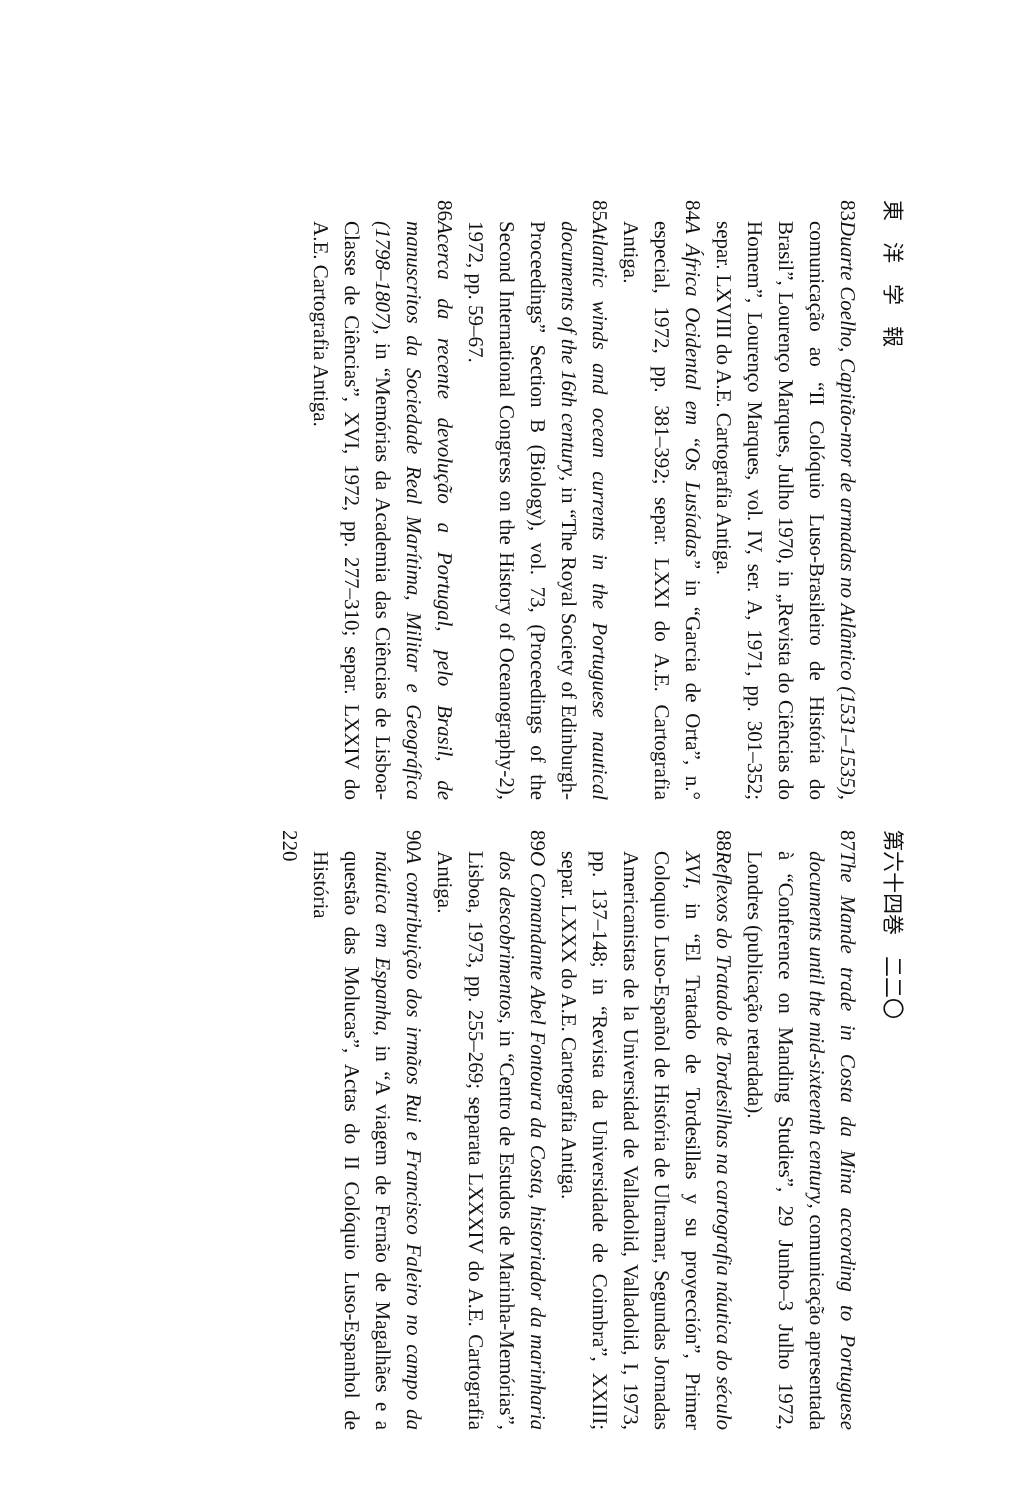東　洋　学　報
83 Duarte Coelho, Capitão-mor de armadas no Atlântico (1531–1535), comunicação ao “II Colóquio Luso-Brasileiro de História do Brasil”, Lourenço Marques, Julho 1970, in „Revista do Ciências do Homem”, Lourenço Marques, vol. IV, ser. A, 1971, pp. 301–352; separ. LXVIII do A.E. Cartografia Antiga.
84 A África Ocidental em “Os Lusíadas” in “Garcia de Orta”, n.° especial, 1972, pp. 381–392; separ. LXXI do A.E. Cartografia Antiga.
85 Atlantic winds and ocean currents in the Portuguese nautical documents of the 16th century, in “The Royal Society of Edinburgh-Proceedings” Section B (Biology), vol. 73, (Proceedings of the Second International Congress on the History of Oceanography-2), 1972, pp. 59–67.
86 Acerca da recente devolução a Portugal, pelo Brasil, de manuscritos da Sociedade Real Marítima, Militar e Geográfica (1798–1807), in “Memórias da Academia das Ciências de Lisboa-Classe de Ciências”, XVI, 1972, pp. 277–310; separ. LXXIV do A.E. Cartografia Antiga.
第六十四巻　二二〇
87 The Mande trade in Costa da Mina according to Portuguese documents until the mid-sixteenth century, comunicação apresentada à “Conference on Manding Studies”, 29 Junho–3 Julho 1972, Londres (publicação retardada).
88 Reflexos do Tratado de Tordesilhas na cartografia náutica do século XVI, in “El Tratado de Tordesillas y su proyección”, Primer Coloquio Luso-Español de História de Ultramar, Segundas Jornadas Americanistas de la Universidad de Valladolid, Valladolid, I, 1973, pp. 137–148; in “Revista da Universidade de Coimbra”, XXIII; separ. LXXX do A.E. Cartografia Antiga.
89 O Comandante Abel Fontoura da Costa, historiador da marinharia dos descobrimentos, in “Centro de Estudos de Marinha-Memórias”, Lisboa, 1973, pp. 255–269; separata LXXXIV do A.E. Cartografia Antiga.
90 A contribuição dos irmãos Rui e Francisco Faleiro no campo da náutica em Espanha, in “A viagem de Fernão de Magalhães e a questão das Molucas”, Actas do II Colóquio Luso-Espanhol de História
220